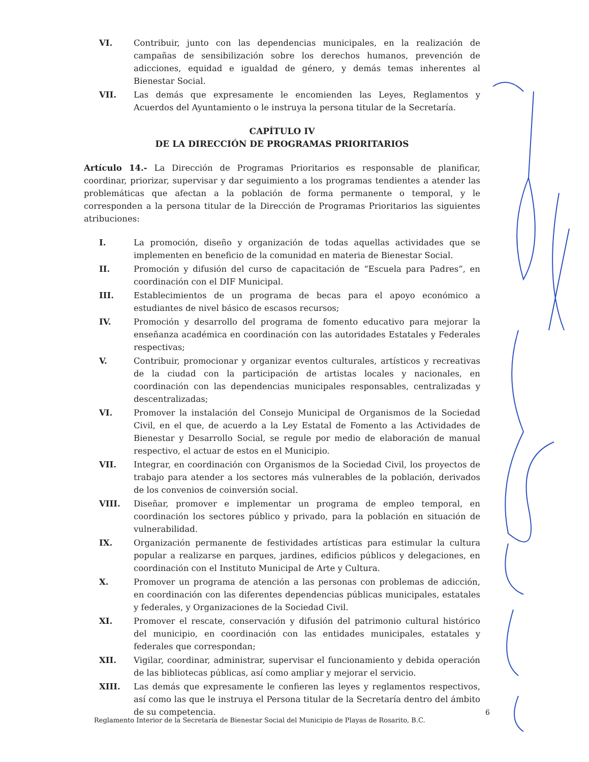VI. Contribuir, junto con las dependencias municipales, en la realización de campañas de sensibilización sobre los derechos humanos, prevención de adicciones, equidad e igualdad de género, y demás temas inherentes al Bienestar Social.
VII. Las demás que expresamente le encomienden las Leyes, Reglamentos y Acuerdos del Ayuntamiento o le instruya la persona titular de la Secretaría.
CAPÍTULO IV
DE LA DIRECCIÓN DE PROGRAMAS PRIORITARIOS
Artículo 14.- La Dirección de Programas Prioritarios es responsable de planificar, coordinar, priorizar, supervisar y dar seguimiento a los programas tendientes a atender las problemáticas que afectan a la población de forma permanente o temporal, y le corresponden a la persona titular de la Dirección de Programas Prioritarios las siguientes atribuciones:
I. La promoción, diseño y organización de todas aquellas actividades que se implementen en beneficio de la comunidad en materia de Bienestar Social.
II. Promoción y difusión del curso de capacitación de “Escuela para Padres”, en coordinación con el DIF Municipal.
III. Establecimientos de un programa de becas para el apoyo económico a estudiantes de nivel básico de escasos recursos;
IV. Promoción y desarrollo del programa de fomento educativo para mejorar la enseñanza académica en coordinación con las autoridades Estatales y Federales respectivas;
V. Contribuir, promocionar y organizar eventos culturales, artísticos y recreativas de la ciudad con la participación de artistas locales y nacionales, en coordinación con las dependencias municipales responsables, centralizadas y descentralizadas;
VI. Promover la instalación del Consejo Municipal de Organismos de la Sociedad Civil, en el que, de acuerdo a la Ley Estatal de Fomento a las Actividades de Bienestar y Desarrollo Social, se regule por medio de elaboración de manual respectivo, el actuar de estos en el Municipio.
VII. Integrar, en coordinación con Organismos de la Sociedad Civil, los proyectos de trabajo para atender a los sectores más vulnerables de la población, derivados de los convenios de coinversión social.
VIII. Diseñar, promover e implementar un programa de empleo temporal, en coordinación los sectores público y privado, para la población en situación de vulnerabilidad.
IX. Organización permanente de festividades artísticas para estimular la cultura popular a realizarse en parques, jardines, edificios públicos y delegaciones, en coordinación con el Instituto Municipal de Arte y Cultura.
X. Promover un programa de atención a las personas con problemas de adicción, en coordinación con las diferentes dependencias públicas municipales, estatales y federales, y Organizaciones de la Sociedad Civil.
XI. Promover el rescate, conservación y difusión del patrimonio cultural histórico del municipio, en coordinación con las entidades municipales, estatales y federales que correspondan;
XII. Vigilar, coordinar, administrar, supervisar el funcionamiento y debida operación de las bibliotecas públicas, así como ampliar y mejorar el servicio.
XIII. Las demás que expresamente le confieren las leyes y reglamentos respectivos, así como las que le instruya el Persona titular de la Secretaría dentro del ámbito de su competencia.
6
Reglamento Interior de la Secretaría de Bienestar Social del Municipio de Playas de Rosarito, B.C.